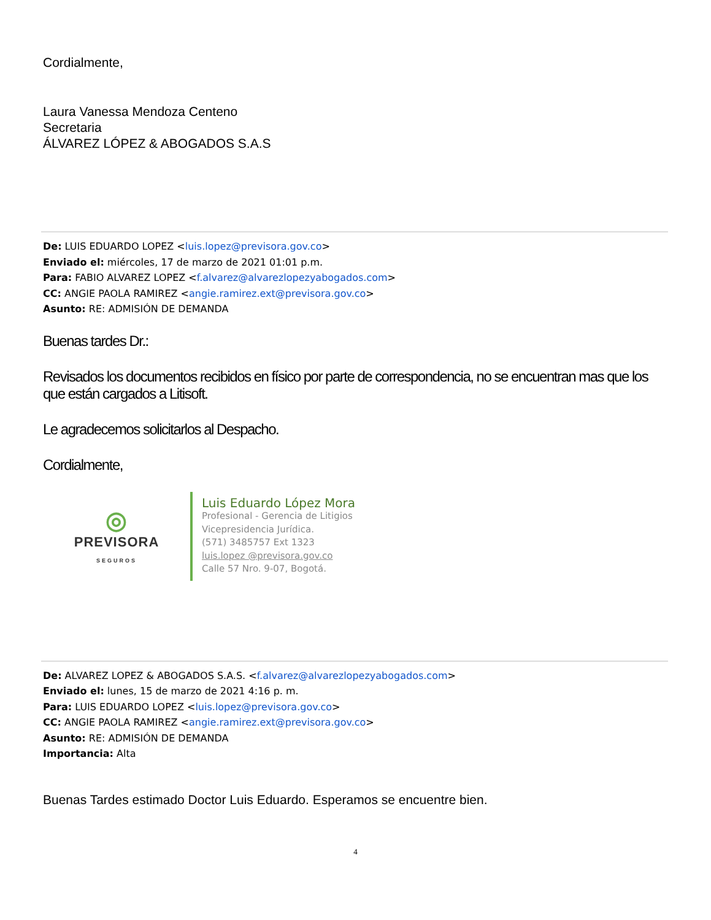Cordialmente,
Laura Vanessa Mendoza Centeno
Secretaria
ÁLVAREZ LÓPEZ & ABOGADOS S.A.S
De: LUIS EDUARDO LOPEZ <luis.lopez@previsora.gov.co>
Enviado el: miércoles, 17 de marzo de 2021 01:01 p.m.
Para: FABIO ALVAREZ LOPEZ <f.alvarez@alvarezlopezyabogados.com>
CC: ANGIE PAOLA RAMIREZ <angie.ramirez.ext@previsora.gov.co>
Asunto: RE: ADMISIÓN DE DEMANDA
Buenas tardes Dr.:
Revisados los documentos recibidos en físico por parte de correspondencia, no se encuentran mas que los que están cargados a Litisoft.
Le agradecemos solicitarlos al Despacho.
Cordialmente,
◎
PREVISORA
SEGUROS
Luis Eduardo López Mora
Profesional - Gerencia de Litigios
Vicepresidencia Jurídica.
(571) 3485757 Ext 1323
luis.lopez @previsora.gov.co
Calle 57 Nro. 9-07, Bogotá.
De: ALVAREZ LOPEZ & ABOGADOS S.A.S. <f.alvarez@alvarezlopezyabogados.com>
Enviado el: lunes, 15 de marzo de 2021 4:16 p. m.
Para: LUIS EDUARDO LOPEZ <luis.lopez@previsora.gov.co>
CC: ANGIE PAOLA RAMIREZ <angie.ramirez.ext@previsora.gov.co>
Asunto: RE: ADMISIÓN DE DEMANDA
Importancia: Alta
Buenas Tardes estimado Doctor Luis Eduardo. Esperamos se encuentre bien.
4